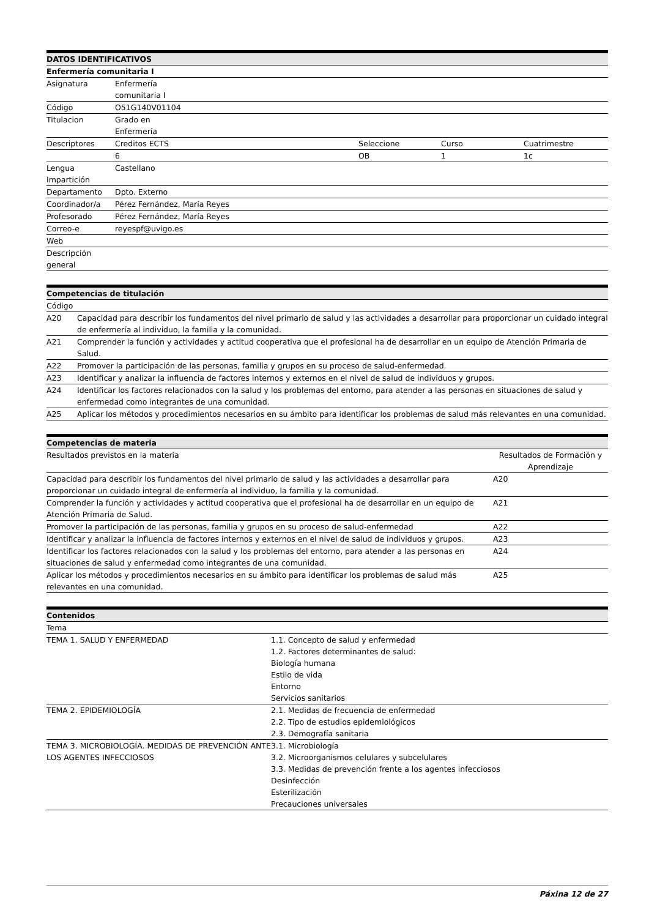| DATOS IDENTIFICATIVOS | | | | |
| --- | --- | --- | --- | --- |
| Enfermería comunitaria I | | | | |
| Asignatura | Enfermería comunitaria I | | | |
| Código | O51G140V01104 | | | |
| Titulacion | Grado en Enfermería | | | |
| Descriptores | Creditos ECTS | Seleccione | Curso | Cuatrimestre |
| | 6 | OB | 1 | 1c |
| Lengua Impartición | Castellano | | | |
| Departamento | Dpto. Externo | | | |
| Coordinador/a | Pérez Fernández, María Reyes | | | |
| Profesorado | Pérez Fernández, María Reyes | | | |
| Correo-e | reyespf@uvigo.es | | | |
| Web | | | | |
| Descripción general | | | | |
| Competencias de titulación | |
| --- | --- |
| Código | |
| A20 | Capacidad para describir los fundamentos del nivel primario de salud y las actividades a desarrollar para proporcionar un cuidado integral de enfermería al individuo, la familia y la comunidad. |
| A21 | Comprender la función y actividades y actitud cooperativa que el profesional ha de desarrollar en un equipo de Atención Primaria de Salud. |
| A22 | Promover la participación de las personas, familia y grupos en su proceso de salud-enfermedad. |
| A23 | Identificar y analizar la influencia de factores internos y externos en el nivel de salud de individuos y grupos. |
| A24 | Identificar los factores relacionados con la salud y los problemas del entorno, para atender a las personas en situaciones de salud y enfermedad como integrantes de una comunidad. |
| A25 | Aplicar los métodos y procedimientos necesarios en su ámbito para identificar los problemas de salud más relevantes en una comunidad. |
| Competencias de materia | |
| --- | --- |
| Resultados previstos en la materia | Resultados de Formación y Aprendizaje |
| Capacidad para describir los fundamentos del nivel primario de salud y las actividades a desarrollar para proporcionar un cuidado integral de enfermería al individuo, la familia y la comunidad. | A20 |
| Comprender la función y actividades y actitud cooperativa que el profesional ha de desarrollar en un equipo de Atención Primaria de Salud. | A21 |
| Promover la participación de las personas, familia y grupos en su proceso de salud-enfermedad | A22 |
| Identificar y analizar la influencia de factores internos y externos en el nivel de salud de individuos y grupos. | A23 |
| Identificar los factores relacionados con la salud y los problemas del entorno, para atender a las personas en situaciones de salud y enfermedad como integrantes de una comunidad. | A24 |
| Aplicar los métodos y procedimientos necesarios en su ámbito para identificar los problemas de salud más relevantes en una comunidad. | A25 |
| Contenidos | |
| --- | --- |
| Tema | |
| TEMA 1. SALUD Y ENFERMEDAD | 1.1. Concepto de salud y enfermedad 1.2. Factores determinantes de salud: Biología humana Estilo de vida Entorno Servicios sanitarios |
| TEMA 2. EPIDEMIOLOGÍA | 2.1. Medidas de frecuencia de enfermedad 2.2. Tipo de estudios epidemiológicos 2.3. Demografía sanitaria |
| TEMA 3. MICROBIOLOGÍA. MEDIDAS DE PREVENCIÓN ANTE LOS AGENTES INFECCIOSOS | 3.1. Microbiología 3.2. Microorganismos celulares y subcelulares 3.3. Medidas de prevención frente a los agentes infecciosos Desinfección Esterilización Precauciones universales |
Páxina 12 de 27